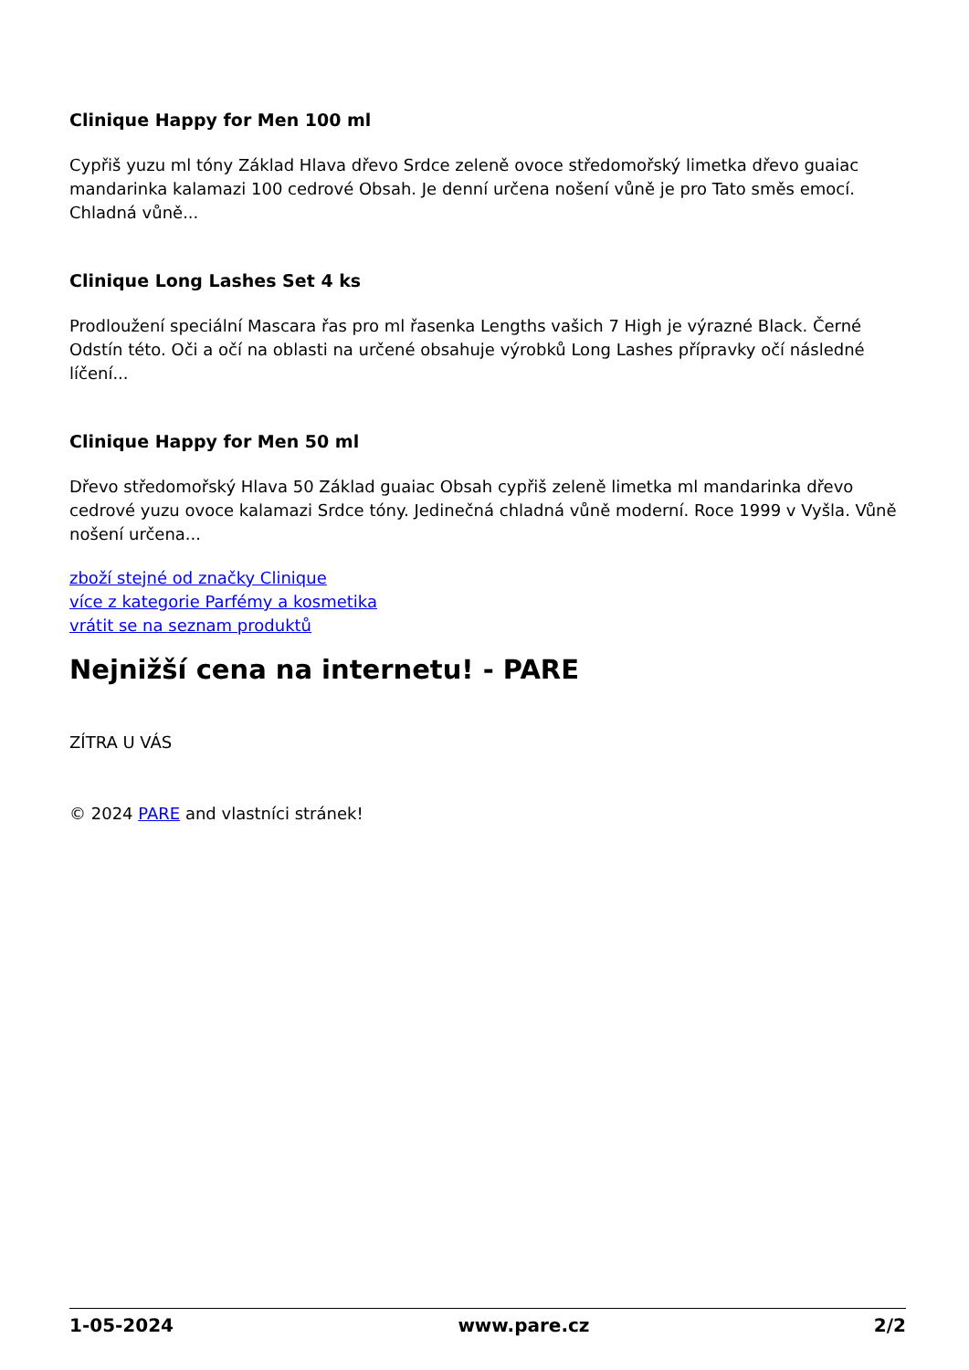Clinique Happy for Men 100 ml
Cypřiš yuzu ml tóny Základ Hlava dřevo Srdce zeleně ovoce středomořský limetka dřevo guaiac mandarinka kalamazi 100 cedrové Obsah. Je denní určena nošení vůně je pro Tato směs emocí. Chladná vůně...
Clinique Long Lashes Set 4 ks
Prodloužení speciální Mascara řas pro ml řasenka Lengths vašich 7 High je výrazné Black. Černé Odstín této. Oči a očí na oblasti na určené obsahuje výrobků Long Lashes přípravky očí následné líčení...
Clinique Happy for Men 50 ml
Dřevo středomořský Hlava 50 Základ guaiac Obsah cypřiš zeleně limetka ml mandarinka dřevo cedrové yuzu ovoce kalamazi Srdce tóny. Jedinečná chladná vůně moderní. Roce 1999 v Vyšla. Vůně nošení určena...
zboží stejné od značky Clinique
více z kategorie Parfémy a kosmetika
vrátit se na seznam produktů
Nejnižší cena na internetu! - PARE
ZÍTRA U VÁS
© 2024 PARE and vlastníci stránek!
1-05-2024 www.pare.cz 2/2